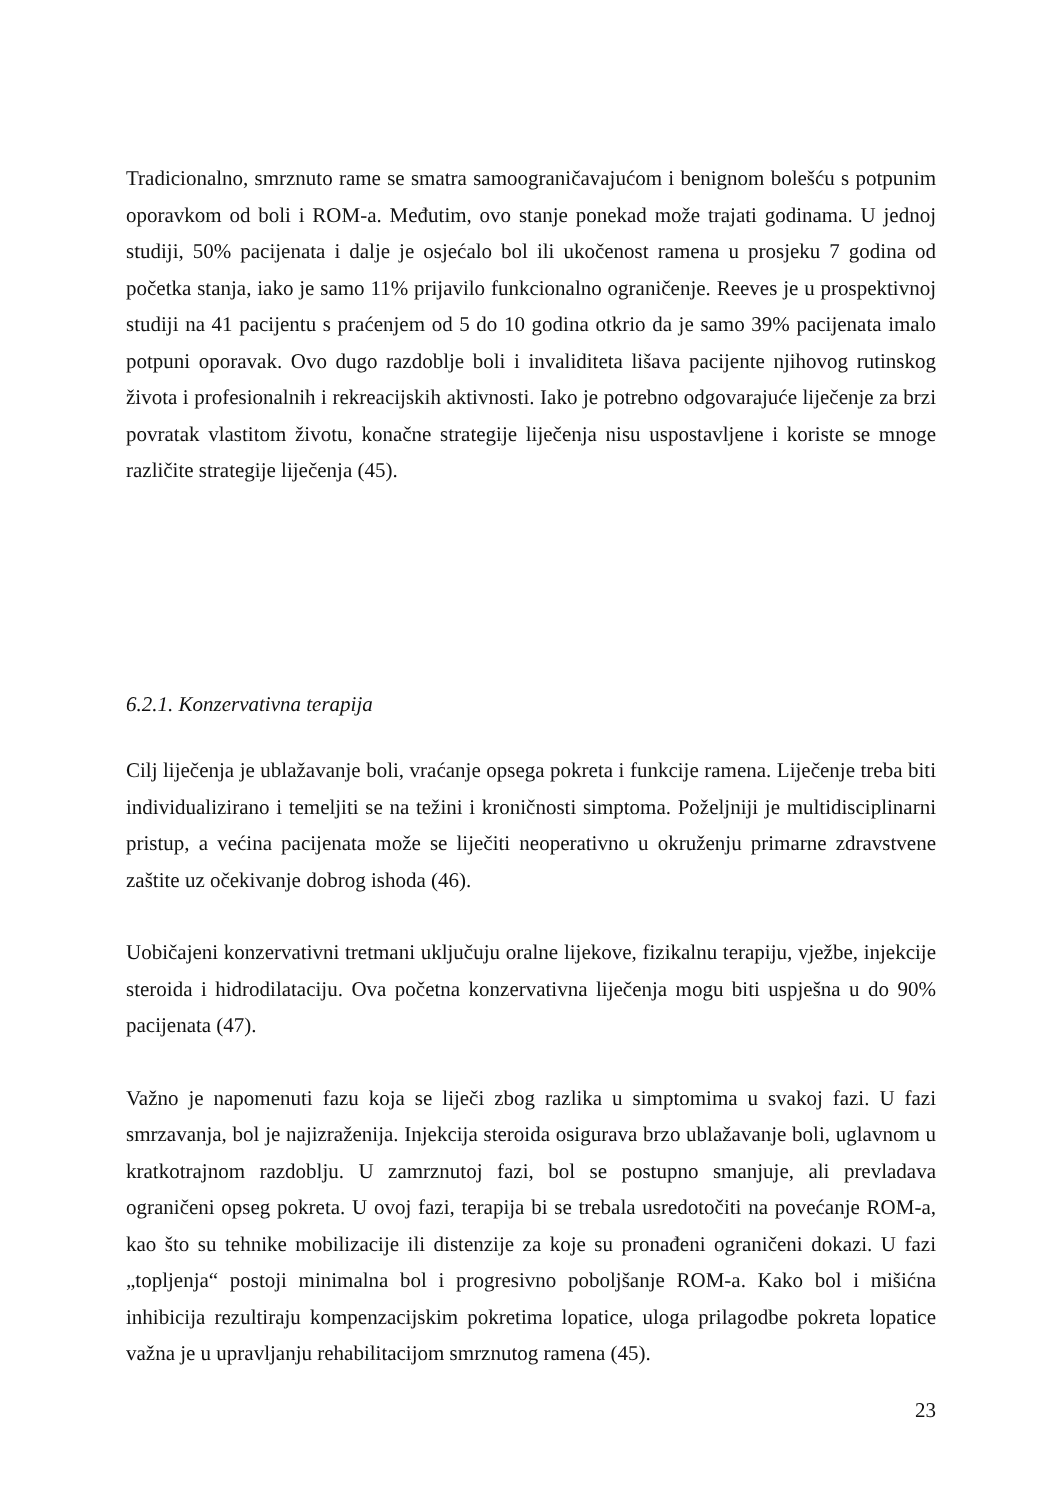Tradicionalno, smrznuto rame se smatra samoograničavajućom i benignom bolešću s potpunim oporavkom od boli i ROM-a. Međutim, ovo stanje ponekad može trajati godinama. U jednoj studiji, 50% pacijenata i dalje je osjećalo bol ili ukočenost ramena u prosjeku 7 godina od početka stanja, iako je samo 11% prijavilo funkcionalno ograničenje. Reeves je u prospektivnoj studiji na 41 pacijentu s praćenjem od 5 do 10 godina otkrio da je samo 39% pacijenata imalo potpuni oporavak. Ovo dugo razdoblje boli i invaliditeta lišava pacijente njihovog rutinskog života i profesionalnih i rekreacijskih aktivnosti. Iako je potrebno odgovarajuće liječenje za brzi povratak vlastitom životu, konačne strategije liječenja nisu uspostavljene i koriste se mnoge različite strategije liječenja (45).
6.2.1. Konzervativna terapija
Cilj liječenja je ublažavanje boli, vraćanje opsega pokreta i funkcije ramena. Liječenje treba biti individualizirano i temeljiti se na težini i kroničnosti simptoma. Poželjniji je multidisciplinarni pristup, a većina pacijenata može se liječiti neoperativno u okruženju primarne zdravstvene zaštite uz očekivanje dobrog ishoda (46).
Uobičajeni konzervativni tretmani uključuju oralne lijekove, fizikalnu terapiju, vježbe, injekcije steroida i hidrodilataciju. Ova početna konzervativna liječenja mogu biti uspješna u do 90% pacijenata (47).
Važno je napomenuti fazu koja se liječi zbog razlika u simptomima u svakoj fazi. U fazi smrzavanja, bol je najizraženija. Injekcija steroida osigurava brzo ublažavanje boli, uglavnom u kratkotrajnom razdoblju. U zamrznutoj fazi, bol se postupno smanjuje, ali prevladava ograničeni opseg pokreta. U ovoj fazi, terapija bi se trebala usredotočiti na povećanje ROM-a, kao što su tehnike mobilizacije ili distenzije za koje su pronađeni ograničeni dokazi. U fazi „topljenja“ postoji minimalna bol i progresivno poboljšanje ROM-a. Kako bol i mišićna inhibicija rezultiraju kompenzacijskim pokretima lopatice, uloga prilagodbe pokreta lopatice važna je u upravljanju rehabilitacijom smrznutog ramena (45).
23